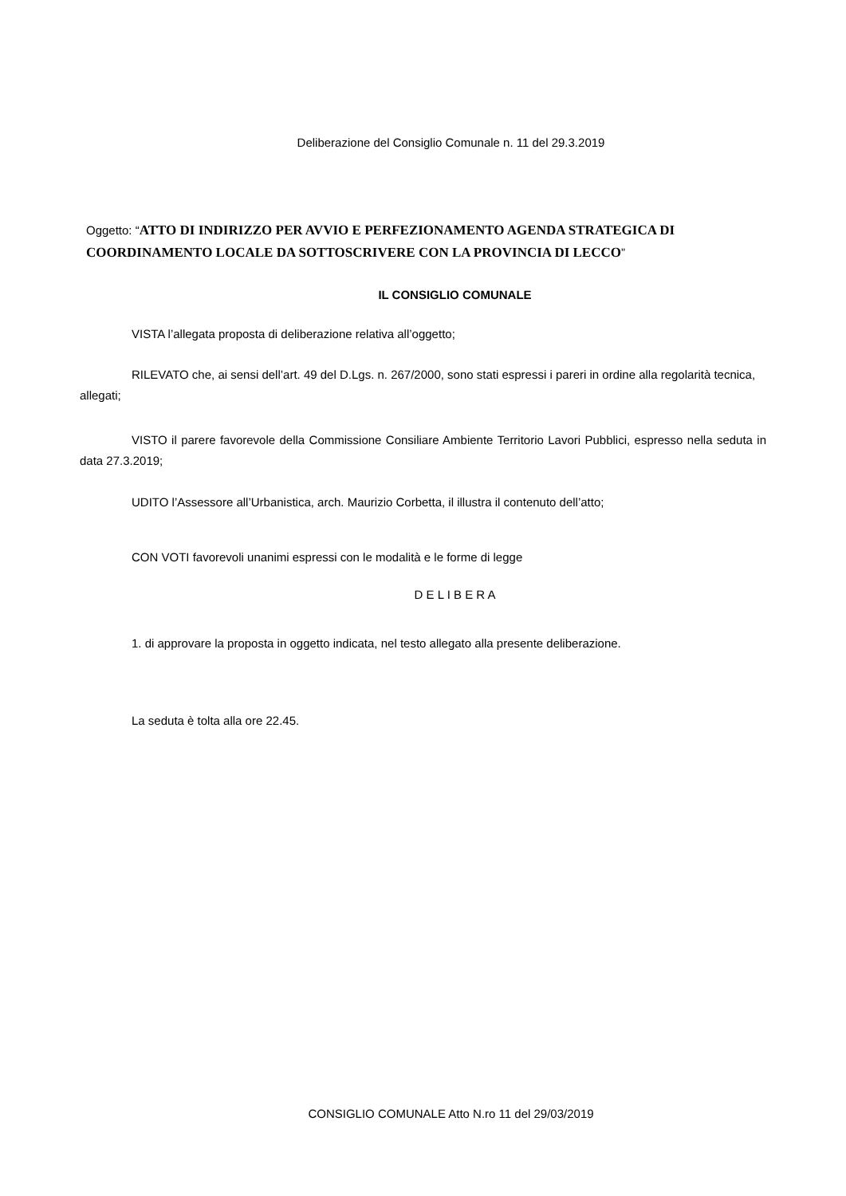Deliberazione del Consiglio Comunale n. 11 del 29.3.2019
Oggetto: “ATTO DI INDIRIZZO PER AVVIO E PERFEZIONAMENTO AGENDA STRATEGICA DI COORDINAMENTO LOCALE DA SOTTOSCRIVERE CON LA PROVINCIA DI LECCO”
IL CONSIGLIO COMUNALE
VISTA l’allegata proposta di deliberazione relativa all’oggetto;
RILEVATO che, ai sensi dell’art. 49 del D.Lgs. n. 267/2000, sono stati espressi i pareri in ordine alla regolarità tecnica, allegati;
VISTO il parere favorevole della Commissione Consiliare Ambiente Territorio Lavori Pubblici, espresso nella seduta in data 27.3.2019;
UDITO l’Assessore all’Urbanistica, arch. Maurizio Corbetta, il illustra il contenuto dell’atto;
CON VOTI favorevoli unanimi espressi con le modalità e le forme di legge
D E L I B E R A
1. di approvare la proposta in oggetto indicata, nel testo allegato alla presente deliberazione.
La seduta è tolta alla ore 22.45.
CONSIGLIO COMUNALE Atto N.ro 11 del 29/03/2019